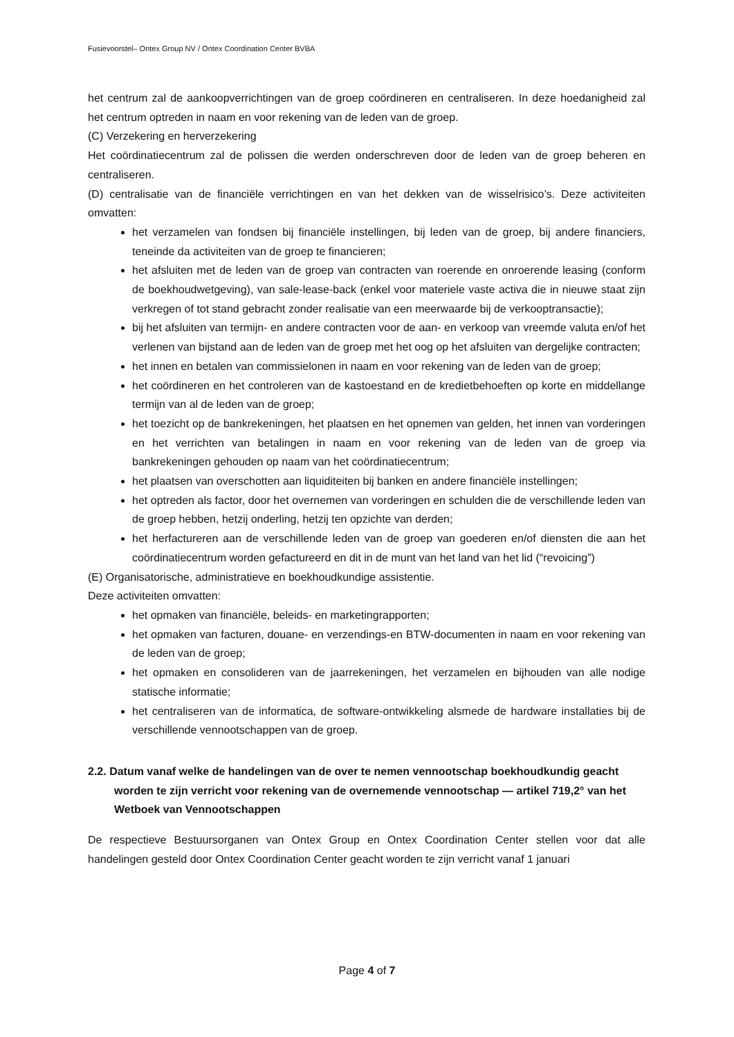Fusievoorstel– Ontex Group NV / Ontex Coordination Center BVBA
het centrum zal de aankoopverrichtingen van de groep coördineren en centraliseren. In deze hoedanigheid zal het centrum optreden in naam en voor rekening van de leden van de groep.
(C) Verzekering en herverzekering
Het coördinatiecentrum zal de polissen die werden onderschreven door de leden van de groep beheren en centraliseren.
(D) centralisatie van de financiële verrichtingen en van het dekken van de wisselrisico’s. Deze activiteiten omvatten:
het verzamelen van fondsen bij financiële instellingen, bij leden van de groep, bij andere financiers, teneinde da activiteiten van de groep te financieren;
het afsluiten met de leden van de groep van contracten van roerende en onroerende leasing (conform de boekhoudwetgeving), van sale-lease-back (enkel voor materiele vaste activa die in nieuwe staat zijn verkregen of tot stand gebracht zonder realisatie van een meerwaarde bij de verkooptransactie);
bij het afsluiten van termijn- en andere contracten voor de aan- en verkoop van vreemde valuta en/of het verlenen van bijstand aan de leden van de groep met het oog op het afsluiten van dergelijke contracten;
het innen en betalen van commissielonen in naam en voor rekening van de leden van de groep;
het coördineren en het controleren van de kastoestand en de kredietbehoeften op korte en middellange termijn van al de leden van de groep;
het toezicht op de bankrekeningen, het plaatsen en het opnemen van gelden, het innen van vorderingen en het verrichten van betalingen in naam en voor rekening van de leden van de groep via bankrekeningen gehouden op naam van het coördinatiecentrum;
het plaatsen van overschotten aan liquiditeiten bij banken en andere financiële instellingen;
het optreden als factor, door het overnemen van vorderingen en schulden die de verschillende leden van de groep hebben, hetzij onderling, hetzij ten opzichte van derden;
het herfactureren aan de verschillende leden van de groep van goederen en/of diensten die aan het coördinatiecentrum worden gefactureerd en dit in de munt van het land van het lid (“revoicing”)
(E) Organisatorische, administratieve en boekhoudkundige assistentie.
Deze activiteiten omvatten:
het opmaken van financiële, beleids- en marketingrapporten;
het opmaken van facturen, douane- en verzendings-en BTW-documenten in naam en voor rekening van de leden van de groep;
het opmaken en consolideren van de jaarrekeningen, het verzamelen en bijhouden van alle nodige statische informatie;
het centraliseren van de informatica, de software-ontwikkeling alsmede de hardware installaties bij de verschillende vennootschappen van de groep.
2.2. Datum vanaf welke de handelingen van de over te nemen vennootschap boekhoudkundig geacht worden te zijn verricht voor rekening van de overnemende vennootschap — artikel 719,2° van het Wetboek van Vennootschappen
De respectieve Bestuursorganen van Ontex Group en Ontex Coordination Center stellen voor dat alle handelingen gesteld door Ontex Coordination Center geacht worden te zijn verricht vanaf 1 januari
Page 4 of 7